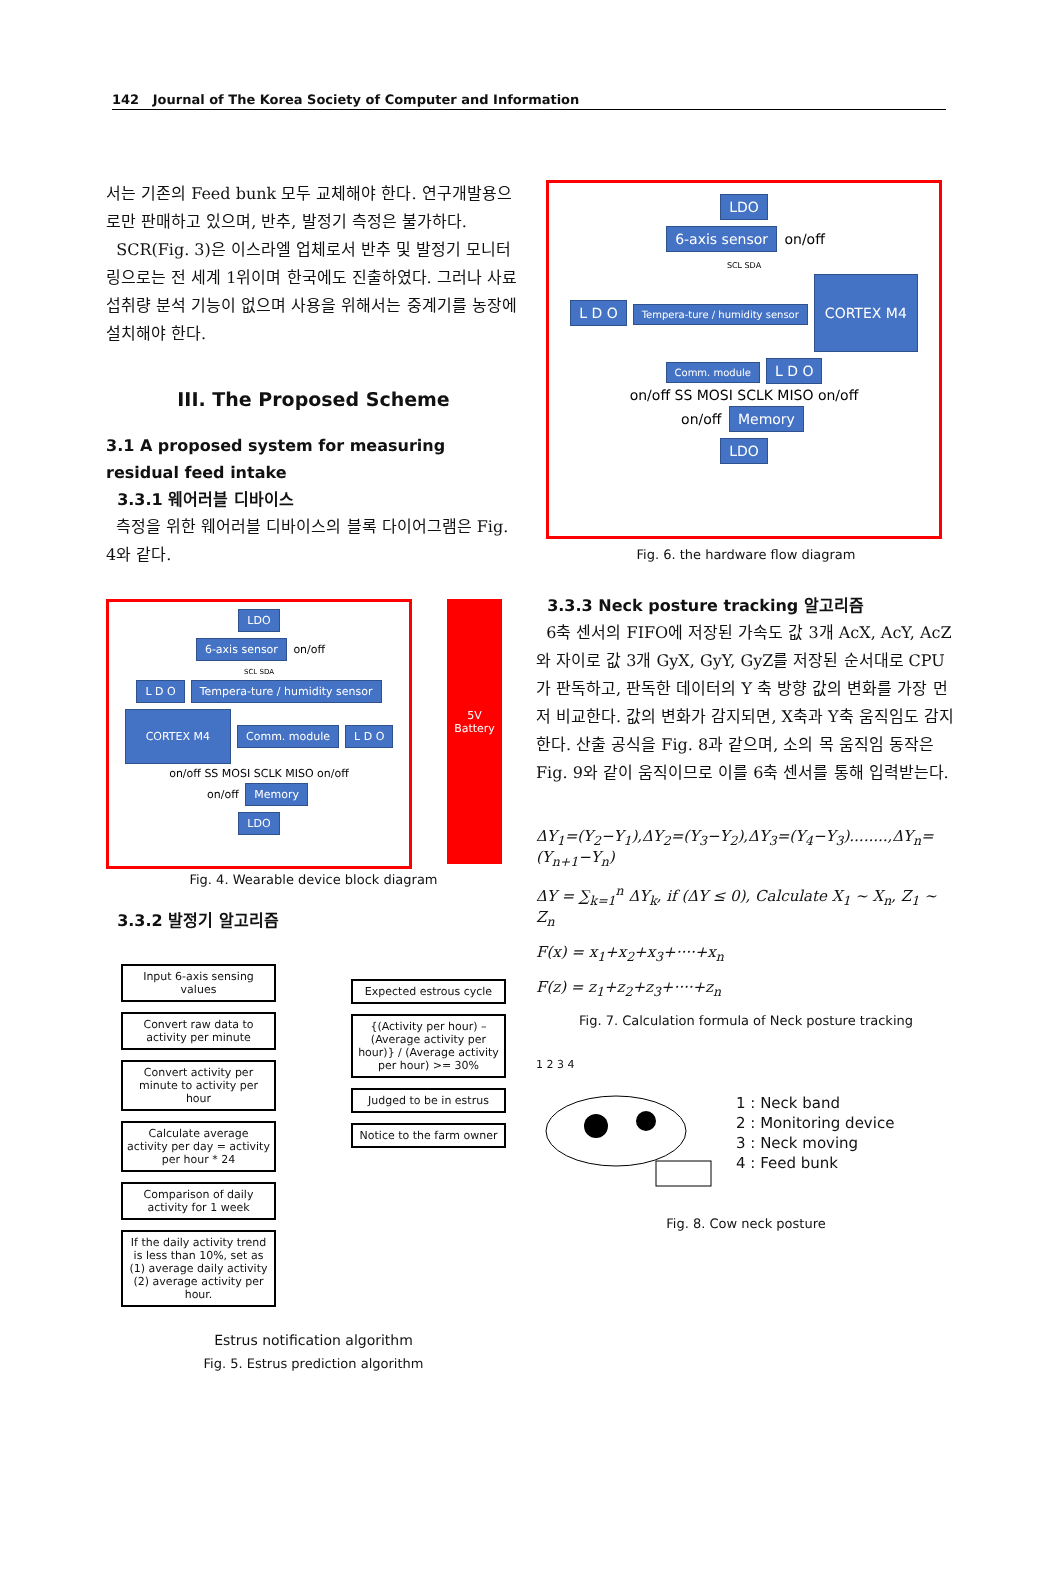142 Journal of The Korea Society of Computer and Information
서는 기존의 Feed bunk 모두 교체해야 한다. 연구개발용으로만 판매하고 있으며, 반추, 발정기 측정은 불가하다.
SCR(Fig. 3)은 이스라엘 업체로서 반추 및 발정기 모니터링으로는 전 세계 1위이며 한국에도 진출하였다. 그러나 사료 섭취량 분석 기능이 없으며 사용을 위해서는 중계기를 농장에 설치해야 한다.
III. The Proposed Scheme
3.1 A proposed system for measuring residual feed intake
3.3.1 웨어러블 디바이스
측정을 위한 웨어러블 디바이스의 블록 다이어그램은 Fig. 4와 같다.
LDO
6-axis sensor on/off
SCL SDA
L D O Tempera-ture / humidity sensor CORTEX M4 Comm. module L D O
on/off SS MOSI SCLK MISO on/off
on/off Memory
LDO
5V
Battery
Fig. 4. Wearable device block diagram
3.3.2 발정기 알고리즘
Input 6-axis sensing values
Convert raw data to activity per minute
Convert activity per minute to activity per hour
Calculate average activity per day = activity per hour * 24
Comparison of daily activity for 1 week
If the daily activity trend is less than 10%, set as (1) average daily activity (2) average activity per hour.
Expected estrous cycle
{(Activity per hour) – (Average activity per hour)} / (Average activity per hour) >= 30%
Judged to be in estrus
Notice to the farm owner
Estrus notification algorithm
Fig. 5. Estrus prediction algorithm
LDO
6-axis sensor on/off
SCL SDA
L D O Tempera-ture / humidity sensor CORTEX M4 Comm. module L D O
on/off SS MOSI SCLK MISO on/off
on/off Memory
LDO
Fig. 6. the hardware flow diagram
3.3.3 Neck posture tracking 알고리즘
6축 센서의 FIFO에 저장된 가속도 값 3개 AcX, AcY, AcZ와 자이로 값 3개 GyX, GyY, GyZ를 저장된 순서대로 CPU가 판독하고, 판독한 데이터의 Y 축 방향 값의 변화를 가장 먼저 비교한다. 값의 변화가 감지되면, X축과 Y축 움직임도 감지한다. 산출 공식을 Fig. 8과 같으며, 소의 목 움직임 동작은 Fig. 9와 같이 움직이므로 이를 6축 센서를 통해 입력받는다.
ΔY<sub>1</sub>=(Y<sub>2</sub>−Y<sub>1</sub>),ΔY<sub>2</sub>=(Y<sub>3</sub>−Y<sub>2</sub>),ΔY<sub>3</sub>=(Y<sub>4</sub>−Y<sub>3</sub>)........,ΔY<sub>n</sub>=(Y<sub>n+1</sub>−Y<sub>n</sub>)
ΔY = ∑<sub>k=1</sub><sup>n</sup> ΔY<sub>k</sub>, if (ΔY ≤ 0), Calculate X<sub>1</sub> ~ X<sub>n</sub>, Z<sub>1</sub> ~ Z<sub>n</sub>
F(x) = x<sub>1</sub>+x<sub>2</sub>+x<sub>3</sub>+····+x<sub>n</sub>
F(z) = z<sub>1</sub>+z<sub>2</sub>+z<sub>3</sub>+····+z<sub>n</sub>
Fig. 7. Calculation formula of Neck posture tracking
1 2 3 4
1 : Neck band
2 : Monitoring device
3 : Neck moving
4 : Feed bunk
Fig. 8. Cow neck posture